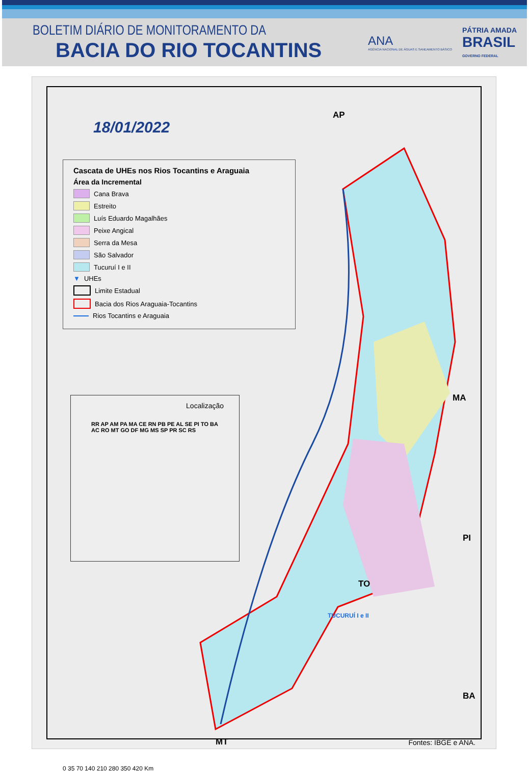BOLETIM DIÁRIO DE MONITORAMENTO DA
BACIA DO RIO TOCANTINS
ANA
AGÊNCIA NACIONAL DE ÁGUAS E SANEAMENTO BÁSICO
PÁTRIA AMADA
BRASIL
GOVERNO FEDERAL
18/01/2022
Cascata de UHEs nos Rios Tocantins e Araguaia
Área da Incremental
Cana Brava
Estreito
Luís Eduardo Magalhães
Peixe Angical
Serra da Mesa
São Salvador
Tucuruí I e II
▼ UHEs
Limite Estadual
Bacia dos Rios Araguaia-Tocantins
Rios Tocantins e Araguaia
Localização
RR AP AM PA MA CE RN PB PE AL SE PI TO BA AC RO MT GO DF MG MS SP PR SC RS
AP
MA
PI
TO
BA
MT
0 35 70 140 210 280 350 420 Km
TUCURUÍ I e II
Fontes: IBGE e ANA.